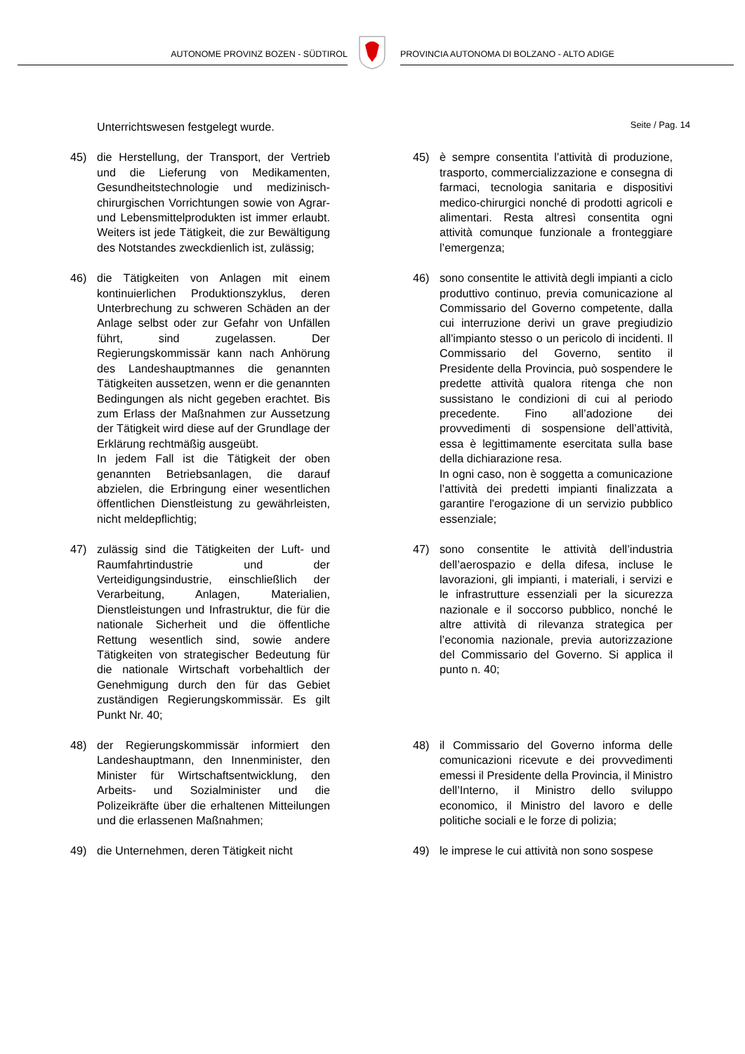AUTONOME PROVINZ BOZEN - SÜDTIROL
PROVINCIA AUTONOMA DI BOLZANO - ALTO ADIGE
Seite / Pag. 14
Unterrichtswesen festgelegt wurde.
45) die Herstellung, der Transport, der Vertrieb und die Lieferung von Medikamenten, Gesundheitstechnologie und medizinisch-chirurgischen Vorrichtungen sowie von Agrar- und Lebensmittelprodukten ist immer erlaubt. Weiters ist jede Tätigkeit, die zur Bewältigung des Notstandes zweckdienlich ist, zulässig;
45) è sempre consentita l’attività di produzione, trasporto, commercializzazione e consegna di farmaci, tecnologia sanitaria e dispositivi medico-chirurgici nonché di prodotti agricoli e alimentari. Resta altresì consentita ogni attività comunque funzionale a fronteggiare l’emergenza;
46) die Tätigkeiten von Anlagen mit einem kontinuierlichen Produktionszyklus, deren Unterbrechung zu schweren Schäden an der Anlage selbst oder zur Gefahr von Unfällen führt, sind zugelassen. Der Regierungskommissär kann nach Anhörung des Landeshauptmannes die genannten Tätigkeiten aussetzen, wenn er die genannten Bedingungen als nicht gegeben erachtet. Bis zum Erlass der Maßnahmen zur Aussetzung der Tätigkeit wird diese auf der Grundlage der Erklärung rechtmäßig ausgeübt.
In jedem Fall ist die Tätigkeit der oben genannten Betriebsanlagen, die darauf abzielen, die Erbringung einer wesentlichen öffentlichen Dienstleistung zu gewährleisten, nicht meldepflichtig;
46) sono consentite le attività degli impianti a ciclo produttivo continuo, previa comunicazione al Commissario del Governo competente, dalla cui interruzione derivi un grave pregiudizio all'impianto stesso o un pericolo di incidenti. Il Commissario del Governo, sentito il Presidente della Provincia, può sospendere le predette attività qualora ritenga che non sussistano le condizioni di cui al periodo precedente. Fino all’adozione dei provvedimenti di sospensione dell’attività, essa è legittimamente esercitata sulla base della dichiarazione resa.
In ogni caso, non è soggetta a comunicazione l’attività dei predetti impianti finalizzata a garantire l'erogazione di un servizio pubblico essenziale;
47) zulässig sind die Tätigkeiten der Luft- und Raumfahrtindustrie und der Verteidigungsindustrie, einschließlich der Verarbeitung, Anlagen, Materialien, Dienstleistungen und Infrastruktur, die für die nationale Sicherheit und die öffentliche Rettung wesentlich sind, sowie andere Tätigkeiten von strategischer Bedeutung für die nationale Wirtschaft vorbehaltlich der Genehmigung durch den für das Gebiet zuständigen Regierungskommissär. Es gilt Punkt Nr. 40;
47) sono consentite le attività dell’industria dell’aerospazio e della difesa, incluse le lavorazioni, gli impianti, i materiali, i servizi e le infrastrutture essenziali per la sicurezza nazionale e il soccorso pubblico, nonché le altre attività di rilevanza strategica per l’economia nazionale, previa autorizzazione del Commissario del Governo. Si applica il punto n. 40;
48) der Regierungskommissär informiert den Landeshauptmann, den Innenminister, den Minister für Wirtschaftsentwicklung, den Arbeits- und Sozialminister und die Polizeikräfte über die erhaltenen Mitteilungen und die erlassenen Maßnahmen;
48) il Commissario del Governo informa delle comunicazioni ricevute e dei provvedimenti emessi il Presidente della Provincia, il Ministro dell’Interno, il Ministro dello sviluppo economico, il Ministro del lavoro e delle politiche sociali e le forze di polizia;
49) die Unternehmen, deren Tätigkeit nicht
49) le imprese le cui attività non sono sospese